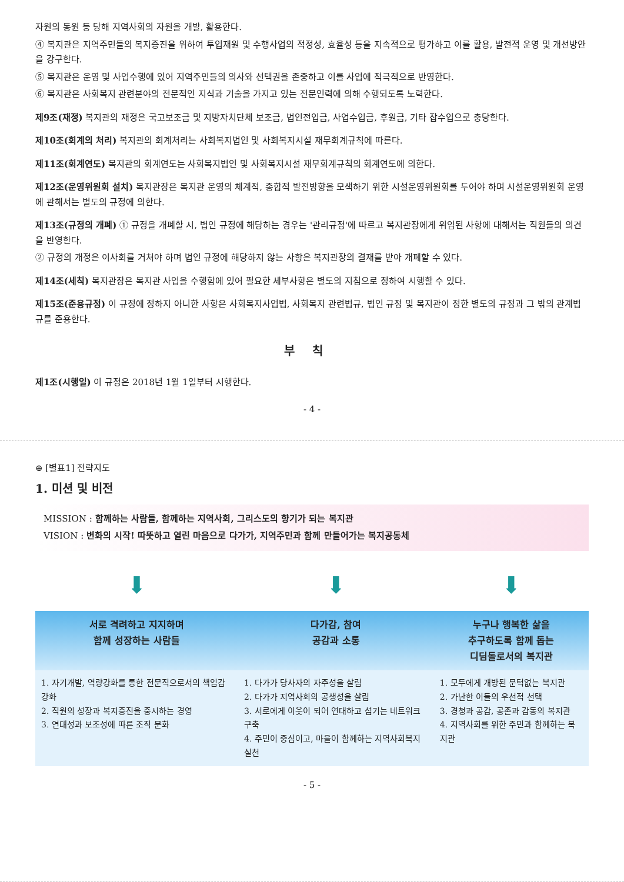자원의 동원 등 당해 지역사회의 자원을 개발, 활용한다.
④ 복지관은 지역주민들의 복지증진을 위하여 투입재원 및 수행사업의 적정성, 효율성 등을 지속적으로 평가하고 이를 활용, 발전적 운영 및 개선방안을 강구한다.
⑤ 복지관은 운영 및 사업수행에 있어 지역주민들의 의사와 선택권을 존중하고 이를 사업에 적극적으로 반영한다.
⑥ 복지관은 사회복지 관련분야의 전문적인 지식과 기술을 가지고 있는 전문인력에 의해 수행되도록 노력한다.
제9조(재정) 복지관의 재정은 국고보조금 및 지방자치단체 보조금, 법인전입금, 사업수입금, 후원금, 기타 잡수입으로 충당한다.
제10조(회계의 처리) 복지관의 회계처리는 사회복지법인 및 사회복지시설 재무회계규칙에 따른다.
제11조(회계연도) 복지관의 회계연도는 사회복지법인 및 사회복지시설 재무회계규칙의 회계연도에 의한다.
제12조(운영위원회 설치) 복지관장은 복지관 운영의 체계적, 종합적 발전방향을 모색하기 위한 시설운영위원회를 두어야 하며 시설운영위원회 운영에 관해서는 별도의 규정에 의한다.
제13조(규정의 개폐) ① 규정을 개폐할 시, 법인 규정에 해당하는 경우는 '관리규정'에 따르고 복지관장에게 위임된 사항에 대해서는 직원들의 의견을 반영한다.
② 규정의 개정은 이사회를 거쳐야 하며 법인 규정에 해당하지 않는 사항은 복지관장의 결재를 받아 개폐할 수 있다.
제14조(세칙) 복지관장은 복지관 사업을 수행함에 있어 필요한 세부사항은 별도의 지침으로 정하여 시행할 수 있다.
제15조(준용규정) 이 규정에 정하지 아니한 사항은 사회복지사업법, 사회복지 관련법규, 법인 규정 및 복지관이 정한 별도의 규정과 그 밖의 관계법규를 준용한다.
부칙
제1조(시행일) 이 규정은 2018년 1월 1일부터 시행한다.
- 4 -
⊕ [별표1] 전략지도
1. 미션 및 비전
MISSION : 함께하는 사람들, 함께하는 지역사회, 그리스도의 향기가 되는 복지관
VISION : 변화의 시작! 따뜻하고 열린 마음으로 다가가, 지역주민과 함께 만들어가는 복지공동체
| ⬇ | ⬇ | ⬇ |
| 서로 격려하고 지지하며 함께 성장하는 사람들 | 다가감, 참여 공감과 소통 | 누구나 행복한 삶을 추구하도록 함께 돕는 디딤돌로서의 복지관 |
| 1. 자기개발, 역량강화를 통한 전문직으로서의 책임감 강화 2. 직원의 성장과 복지증진을 중시하는 경영 3. 연대성과 보조성에 따른 조직 문화 | 1. 다가가 당사자의 자주성을 살림 2. 다가가 지역사회의 공생성을 살림 3. 서로에게 이웃이 되어 연대하고 섬기는 네트워크 구축 4. 주민이 중심이고, 마을이 함께하는 지역사회복지 실천 | 1. 모두에게 개방된 문턱없는 복지관 2. 가난한 이들의 우선적 선택 3. 경청과 공감, 공존과 감동의 복지관 4. 지역사회를 위한 주민과 함께하는 복지관 |
- 5 -